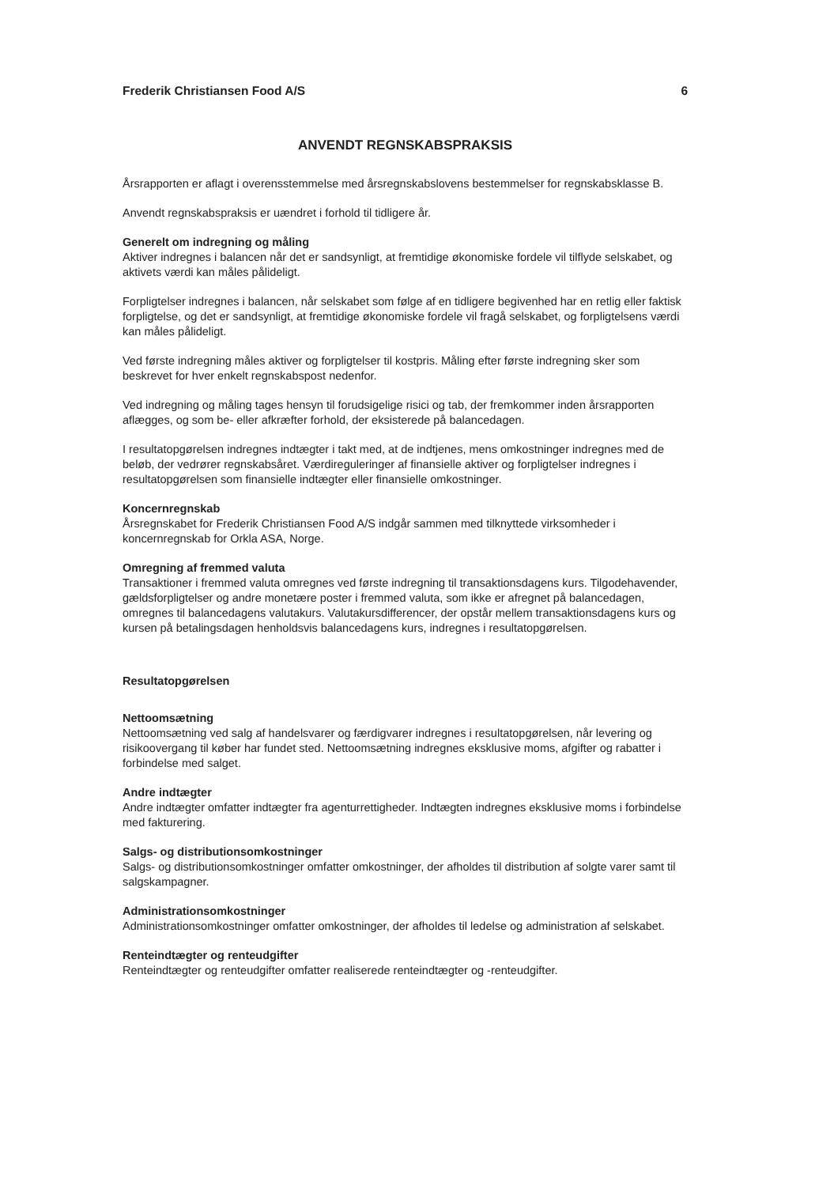Frederik Christiansen Food A/S 6
ANVENDT REGNSKABSPRAKSIS
Årsrapporten er aflagt i overensstemmelse med årsregnskabslovens bestemmelser for regnskabsklasse B.
Anvendt regnskabspraksis er uændret i forhold til tidligere år.
Generelt om indregning og måling
Aktiver indregnes i balancen når det er sandsynligt, at fremtidige økonomiske fordele vil tilflyde selskabet, og aktivets værdi kan måles pålideligt.
Forpligtelser indregnes i balancen, når selskabet som følge af en tidligere begivenhed har en retlig eller faktisk forpligtelse, og det er sandsynligt, at fremtidige økonomiske fordele vil fragå selskabet, og forpligtelsens værdi kan måles pålideligt.
Ved første indregning måles aktiver og forpligtelser til kostpris. Måling efter første indregning sker som beskrevet for hver enkelt regnskabspost nedenfor.
Ved indregning og måling tages hensyn til forudsigelige risici og tab, der fremkommer inden årsrapporten aflægges, og som be- eller afkræfter forhold, der eksisterede på balancedagen.
I resultatopgørelsen indregnes indtægter i takt med, at de indtjenes, mens omkostninger indregnes med de beløb, der vedrører regnskabsåret. Værdireguleringer af finansielle aktiver og forpligtelser indregnes i resultatopgørelsen som finansielle indtægter eller finansielle omkostninger.
Koncernregnskab
Årsregnskabet for Frederik Christiansen Food A/S indgår sammen med tilknyttede virksomheder i koncernregnskab for Orkla ASA, Norge.
Omregning af fremmed valuta
Transaktioner i fremmed valuta omregnes ved første indregning til transaktionsdagens kurs. Tilgodehavender, gældsforpligtelser og andre monetære poster i fremmed valuta, som ikke er afregnet på balancedagen, omregnes til balancedagens valutakurs. Valutakursdifferencer, der opstår mellem transaktionsdagens kurs og kursen på betalingsdagen henholdsvis balancedagens kurs, indregnes i resultatopgørelsen.
Resultatopgørelsen
Nettoomsætning
Nettoomsætning ved salg af handelsvarer og færdigvarer indregnes i resultatopgørelsen, når levering og risikoovergang til køber har fundet sted. Nettoomsætning indregnes eksklusive moms, afgifter og rabatter i forbindelse med salget.
Andre indtægter
Andre indtægter omfatter indtægter fra agenturrettigheder. Indtægten indregnes eksklusive moms i forbindelse med fakturering.
Salgs- og distributionsomkostninger
Salgs- og distributionsomkostninger omfatter omkostninger, der afholdes til distribution af solgte varer samt til salgskampagner.
Administrationsomkostninger
Administrationsomkostninger omfatter omkostninger, der afholdes til ledelse og administration af selskabet.
Renteindtægter og renteudgifter
Renteindtægter og renteudgifter omfatter realiserede renteindtægter og -renteudgifter.